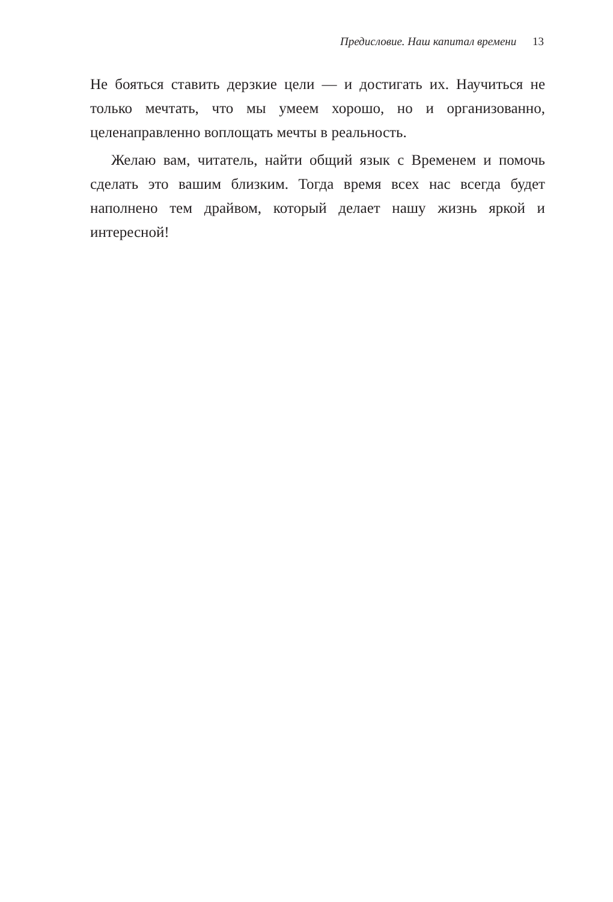Предисловие. Наш капитал времени 13
Не бояться ставить дерзкие цели — и достигать их. Научиться не только мечтать, что мы умеем хорошо, но и организованно, целенаправленно воплощать мечты в реальность.
Желаю вам, читатель, найти общий язык с Временем и помочь сделать это вашим близким. Тогда время всех нас всегда будет наполнено тем драйвом, который делает нашу жизнь яркой и интересной!